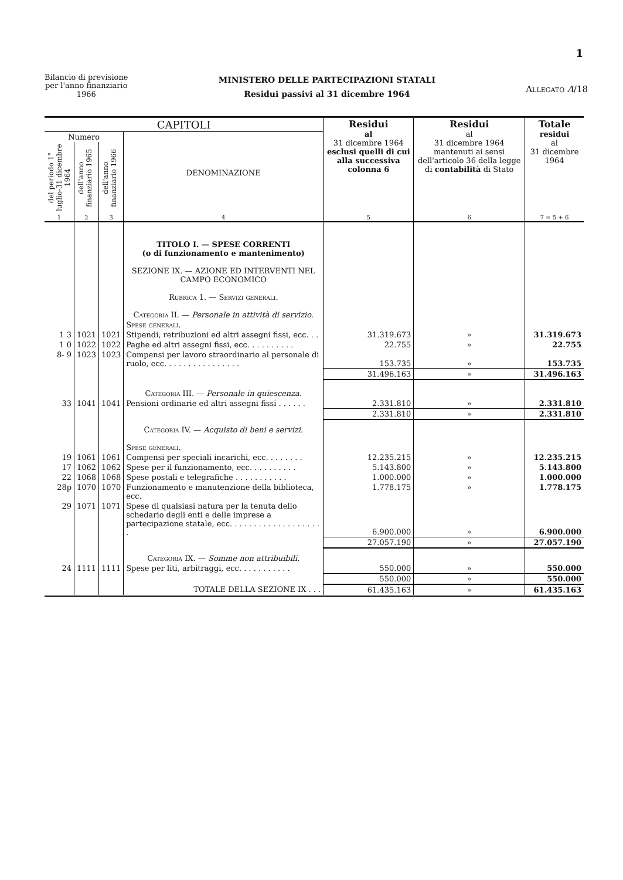1
Bilancio di previsione
per l'anno finanziario
1966
MINISTERO DELLE PARTECIPAZIONI STATALI
Residui passivi al 31 dicembre 1964
Allegato A/18
| CAPITOLI | | | | Residui al 31 dicembre 1964 esclusi quelli di cui alla successiva colonna 6 | Residui al 31 dicembre 1964 mantenuti ai sensi dell'articolo 36 della legge di contabilità di Stato | Totale residui al 31 dicembre 1964 |
| --- | --- | --- | --- | --- | --- | --- |
| Numero | | | DENOMINAZIONE | | | |
| del periodo 1° luglio-31 dicembre 1964 | dell'anno finanziario 1965 | dell'anno finanziario 1966 | | | | |
| 1 | 2 | 3 | 4 | 5 | 6 | 7 = 5 + 6 |
| | | | TITOLO I. — SPESE CORRENTI (o di funzionamento e mantenimento) SEZIONE IX. — AZIONE ED INTERVENTI NEL CAMPO ECONOMICO Rubrica 1. — Servizi generali. Categoria II. — Personale in attività di servizio. | | | |
| | | | Spese generali. | | | |
| 1 3 | 1021 | 1021 | Stipendi, retribuzioni ed altri assegni fissi, ecc. . . | 31.319.673 | » | 31.319.673 |
| 1 0 | 1022 | 1022 | Paghe ed altri assegni fissi, ecc. . . . . . . . . . | 22.755 | » | 22.755 |
| 8- 9 | 1023 | 1023 | Compensi per lavoro straordinario al personale di ruolo, ecc. . . . . . . . . . . . . . . . | 153.735 | » | 153.735 |
| | | | | 31.496.163 | » | 31.496.163 |
| | | | Categoria III. — Personale in quiescenza. | | | |
| 33 | 1041 | 1041 | Pensioni ordinarie ed altri assegni fissi . . . . . . | 2.331.810 | » | 2.331.810 |
| | | | | 2.331.810 | » | 2.331.810 |
| | | | Categoria IV. — Acquisto di beni e servizi. | | | |
| | | | Spese generali. | | | |
| 19 | 1061 | 1061 | Compensi per speciali incarichi, ecc. . . . . . . . | 12.235.215 | » | 12.235.215 |
| 17 | 1062 | 1062 | Spese per il funzionamento, ecc. . . . . . . . . . | 5.143.800 | » | 5.143.800 |
| 22 | 1068 | 1068 | Spese postali e telegrafiche . . . . . . . . . . . | 1.000.000 | » | 1.000.000 |
| 28p | 1070 | 1070 | Funzionamento e manutenzione della biblioteca, ecc. | 1.778.175 | » | 1.778.175 |
| 29 | 1071 | 1071 | Spese di qualsiasi natura per la tenuta dello schedario degli enti e delle imprese a partecipazione statale, ecc. . . . . . . . . . . . . . . . . . . . | 6.900.000 | » | 6.900.000 |
| | | | | 27.057.190 | » | 27.057.190 |
| | | | Categoria IX. — Somme non attribuibili. | | | |
| 24 | 1111 | 1111 | Spese per liti, arbitraggi, ecc. . . . . . . . . . . | 550.000 | » | 550.000 |
| | | | | 550.000 | » | 550.000 |
| | | | TOTALE DELLA SEZIONE IX . . . | 61.435.163 | » | 61.435.163 |